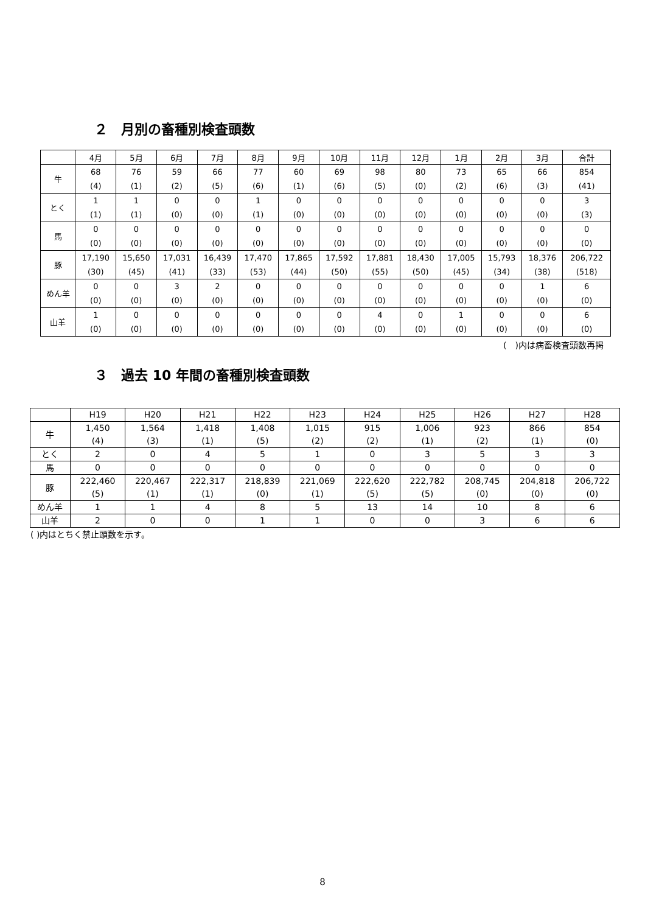２　月別の畜種別検査頭数
| | 4月 | 5月 | 6月 | 7月 | 8月 | 9月 | 10月 | 11月 | 12月 | 1月 | 2月 | 3月 | 合計 |
| --- | --- | --- | --- | --- | --- | --- | --- | --- | --- | --- | --- | --- | --- |
| 牛 | 68 (4) | 76 (1) | 59 (2) | 66 (5) | 77 (6) | 60 (1) | 69 (6) | 98 (5) | 80 (0) | 73 (2) | 65 (6) | 66 (3) | 854 (41) |
| とく | 1 (1) | 1 (1) | 0 (0) | 0 (0) | 1 (1) | 0 (0) | 0 (0) | 0 (0) | 0 (0) | 0 (0) | 0 (0) | 0 (0) | 3 (3) |
| 馬 | 0 (0) | 0 (0) | 0 (0) | 0 (0) | 0 (0) | 0 (0) | 0 (0) | 0 (0) | 0 (0) | 0 (0) | 0 (0) | 0 (0) | 0 (0) |
| 豚 | 17,190 (30) | 15,650 (45) | 17,031 (41) | 16,439 (33) | 17,470 (53) | 17,865 (44) | 17,592 (50) | 17,881 (55) | 18,430 (50) | 17,005 (45) | 15,793 (34) | 18,376 (38) | 206,722 (518) |
| めん羊 | 0 (0) | 0 (0) | 3 (0) | 2 (0) | 0 (0) | 0 (0) | 0 (0) | 0 (0) | 0 (0) | 0 (0) | 0 (0) | 1 (0) | 6 (0) |
| 山羊 | 1 (0) | 0 (0) | 0 (0) | 0 (0) | 0 (0) | 0 (0) | 0 (0) | 4 (0) | 0 (0) | 1 (0) | 0 (0) | 0 (0) | 6 (0) |
(　)内は病畜検査頭数再掲
３　過去 10 年間の畜種別検査頭数
| | H19 | H20 | H21 | H22 | H23 | H24 | H25 | H26 | H27 | H28 |
| --- | --- | --- | --- | --- | --- | --- | --- | --- | --- | --- |
| 牛 | 1,450 (4) | 1,564 (3) | 1,418 (1) | 1,408 (5) | 1,015 (2) | 915 (2) | 1,006 (1) | 923 (2) | 866 (1) | 854 (0) |
| とく | 2 | 0 | 4 | 5 | 1 | 0 | 3 | 5 | 3 | 3 |
| 馬 | 0 | 0 | 0 | 0 | 0 | 0 | 0 | 0 | 0 | 0 |
| 豚 | 222,460 (5) | 220,467 (1) | 222,317 (1) | 218,839 (0) | 221,069 (1) | 222,620 (5) | 222,782 (5) | 208,745 (0) | 204,818 (0) | 206,722 (0) |
| めん羊 | 1 | 1 | 4 | 8 | 5 | 13 | 14 | 10 | 8 | 6 |
| 山羊 | 2 | 0 | 0 | 1 | 1 | 0 | 0 | 3 | 6 | 6 |
( )内はとちく禁止頭数を示す。
8